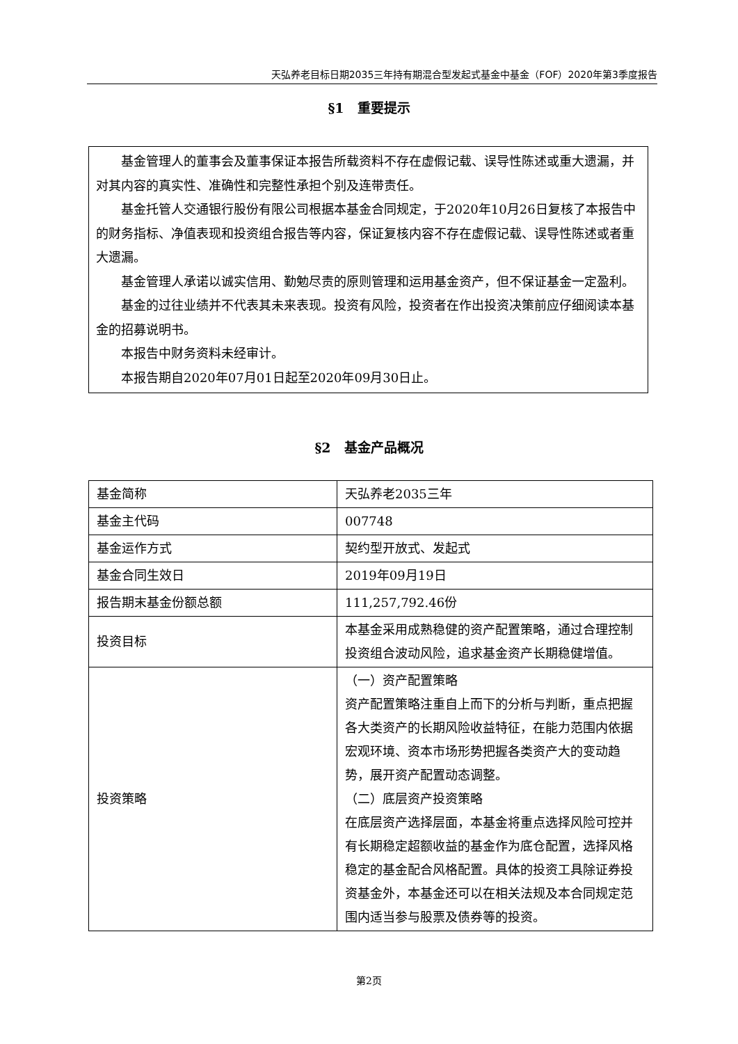天弘养老目标日期2035三年持有期混合型发起式基金中基金（FOF）2020年第3季度报告
§1　重要提示
基金管理人的董事会及董事保证本报告所载资料不存在虚假记载、误导性陈述或重大遗漏，并对其内容的真实性、准确性和完整性承担个别及连带责任。
基金托管人交通银行股份有限公司根据本基金合同规定，于2020年10月26日复核了本报告中的财务指标、净值表现和投资组合报告等内容，保证复核内容不存在虚假记载、误导性陈述或者重大遗漏。
基金管理人承诺以诚实信用、勤勉尽责的原则管理和运用基金资产，但不保证基金一定盈利。
基金的过往业绩并不代表其未来表现。投资有风险，投资者在作出投资决策前应仔细阅读本基金的招募说明书。
本报告中财务资料未经审计。
本报告期自2020年07月01日起至2020年09月30日止。
§2　基金产品概况
| 基金简称 | 天弘养老2035三年 |
| 基金主代码 | 007748 |
| 基金运作方式 | 契约型开放式、发起式 |
| 基金合同生效日 | 2019年09月19日 |
| 报告期末基金份额总额 | 111,257,792.46份 |
| 投资目标 | 本基金采用成熟稳健的资产配置策略，通过合理控制投资组合波动风险，追求基金资产长期稳健增值。 |
| 投资策略 | （一）资产配置策略 资产配置策略注重自上而下的分析与判断，重点把握各大类资产的长期风险收益特征，在能力范围内依据宏观环境、资本市场形势把握各类资产大的变动趋势，展开资产配置动态调整。 （二）底层资产投资策略 在底层资产选择层面，本基金将重点选择风险可控并有长期稳定超额收益的基金作为底仓配置，选择风格稳定的基金配合风格配置。具体的投资工具除证券投资基金外，本基金还可以在相关法规及本合同规定范围内适当参与股票及债券等的投资。 |
第2页